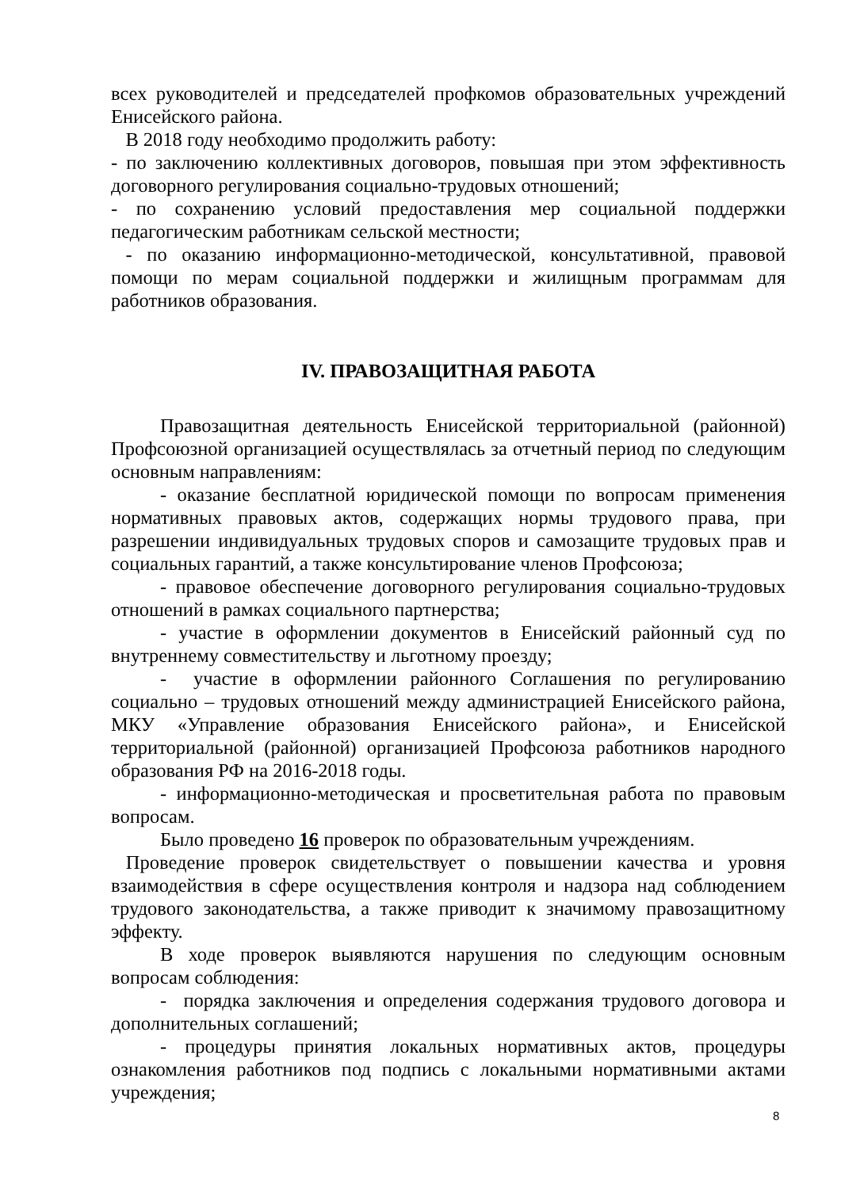всех руководителей и председателей профкомов образовательных учреждений Енисейского района.
В 2018 году необходимо продолжить работу:
- по заключению коллективных договоров, повышая при этом эффективность договорного регулирования социально-трудовых отношений;
- по сохранению условий предоставления мер социальной поддержки педагогическим работникам сельской местности;
- по оказанию информационно-методической, консультативной, правовой помощи по мерам социальной поддержки и жилищным программам для работников образования.
IV. ПРАВОЗАЩИТНАЯ РАБОТА
Правозащитная деятельность Енисейской территориальной (районной) Профсоюзной организацией осуществлялась за отчетный период по следующим основным направлениям:
- оказание бесплатной юридической помощи по вопросам применения нормативных правовых актов, содержащих нормы трудового права, при разрешении индивидуальных трудовых споров и самозащите трудовых прав и социальных гарантий, а также консультирование членов Профсоюза;
- правовое обеспечение договорного регулирования социально-трудовых отношений в рамках социального партнерства;
- участие в оформлении документов в Енисейский районный суд по внутреннему совместительству и льготному проезду;
- участие в оформлении районного Соглашения по регулированию социально – трудовых отношений между администрацией Енисейского района, МКУ «Управление образования Енисейского района», и Енисейской территориальной (районной) организацией Профсоюза работников народного образования РФ на 2016-2018 годы.
- информационно-методическая и просветительная работа по правовым вопросам.
Было проведено 16 проверок по образовательным учреждениям.
Проведение проверок свидетельствует о повышении качества и уровня взаимодействия в сфере осуществления контроля и надзора над соблюдением трудового законодательства, а также приводит к значимому правозащитному эффекту.
В ходе проверок выявляются нарушения по следующим основным вопросам соблюдения:
- порядка заключения и определения содержания трудового договора и дополнительных соглашений;
- процедуры принятия локальных нормативных актов, процедуры ознакомления работников под подпись с локальными нормативными актами учреждения;
8